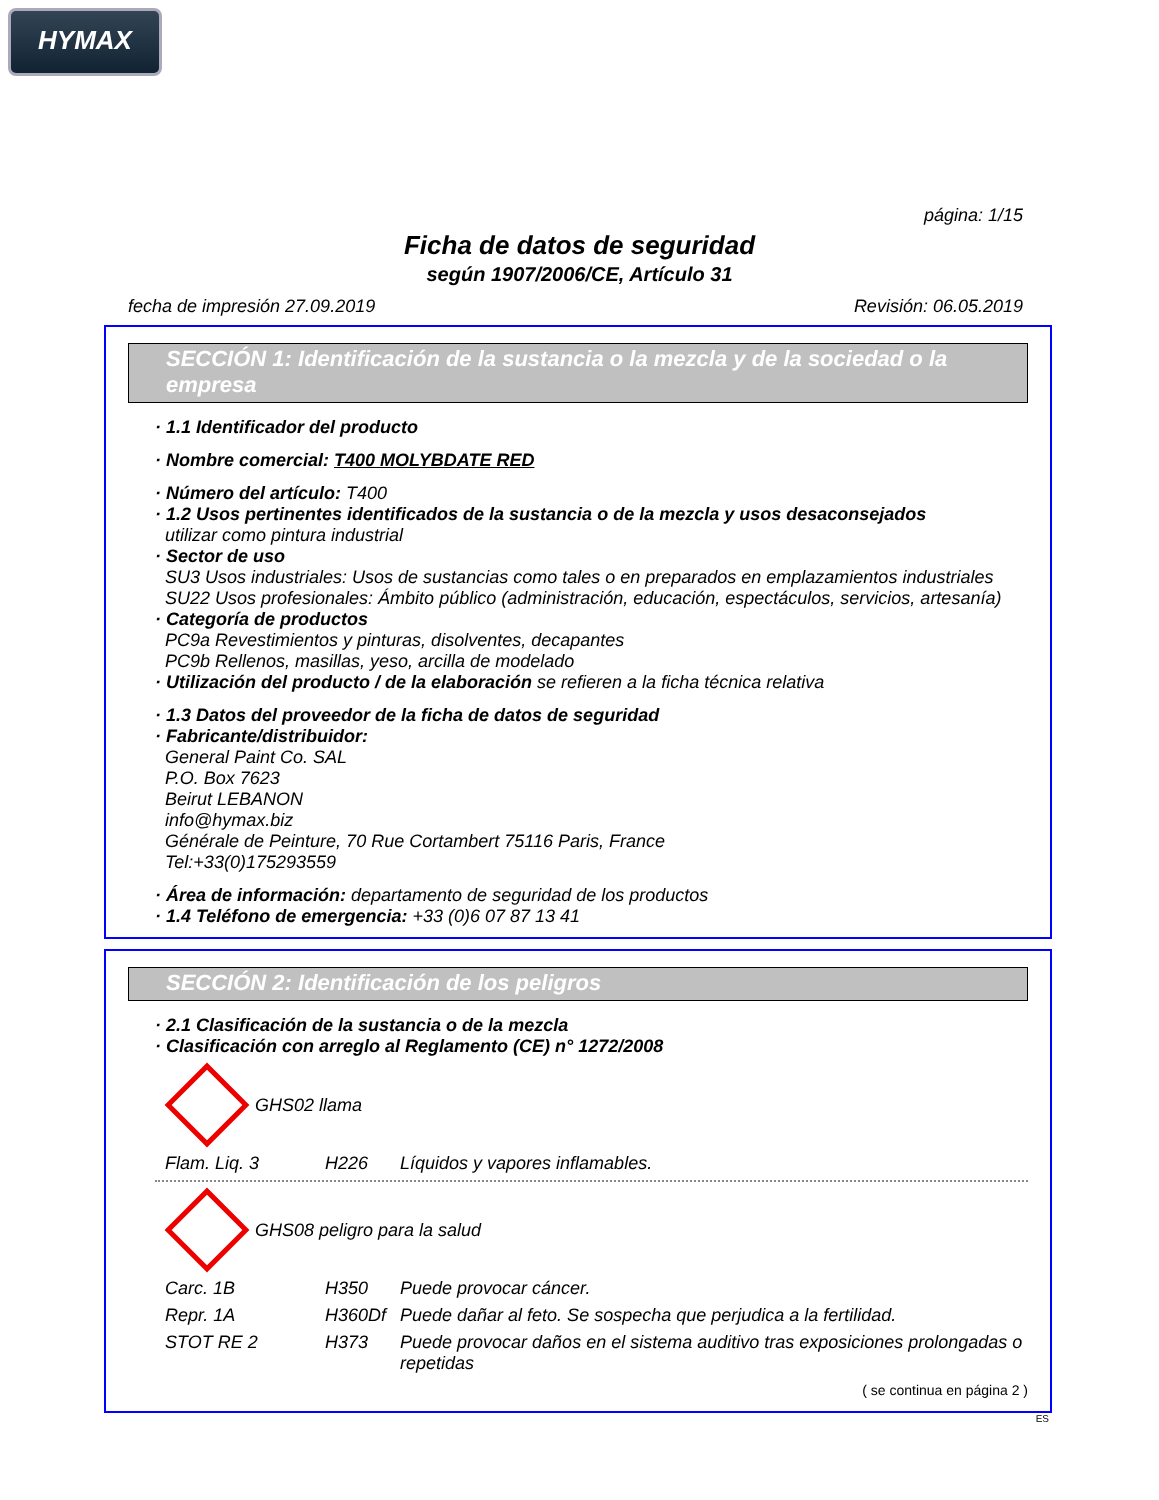HYMAX
página: 1/15
Ficha de datos de seguridad
según 1907/2006/CE, Artículo 31
fecha de impresión 27.09.2019 Revisión: 06.05.2019
SECCIÓN 1: Identificación de la sustancia o la mezcla y de la sociedad o la empresa
· 1.1 Identificador del producto
· Nombre comercial: T400 MOLYBDATE RED
· Número del artículo: T400
· 1.2 Usos pertinentes identificados de la sustancia o de la mezcla y usos desaconsejados
utilizar como pintura industrial
· Sector de uso
SU3 Usos industriales: Usos de sustancias como tales o en preparados en emplazamientos industriales
SU22 Usos profesionales: Ámbito público (administración, educación, espectáculos, servicios, artesanía)
· Categoría de productos
PC9a Revestimientos y pinturas, disolventes, decapantes
PC9b Rellenos, masillas, yeso, arcilla de modelado
· Utilización del producto / de la elaboración se refieren a la ficha técnica relativa
· 1.3 Datos del proveedor de la ficha de datos de seguridad
· Fabricante/distribuidor:
General Paint Co. SAL
P.O. Box 7623
Beirut LEBANON
info@hymax.biz
Générale de Peinture, 70 Rue Cortambert 75116 Paris, France
Tel:+33(0)175293559
· Área de información: departamento de seguridad de los productos
· 1.4 Teléfono de emergencia: +33 (0)6 07 87 13 41
SECCIÓN 2: Identificación de los peligros
· 2.1 Clasificación de la sustancia o de la mezcla
· Clasificación con arreglo al Reglamento (CE) n° 1272/2008
GHS02 llama
Flam. Liq. 3 H226 Líquidos y vapores inflamables.
GHS08 peligro para la salud
Carc. 1B H350 Puede provocar cáncer.
Repr. 1A H360Df Puede dañar al feto. Se sospecha que perjudica a la fertilidad.
STOT RE 2 H373 Puede provocar daños en el sistema auditivo tras exposiciones prolongadas o repetidas
( se continua en página 2 )
ES